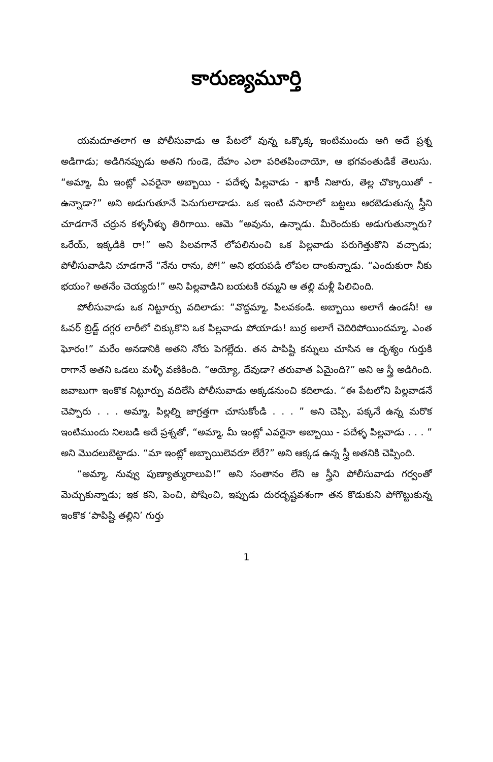కారుణ్యమూర్తి
యమదూతలాగ ఆ పోలీసువాడు ఆ పేటలో వున్న ఒక్కొక్క ఇంటిముందు ఆగి అదే ప్రశ్న అడిగాడు; అడిగినప్పుడు అతని గుండె, దేహం ఎలా పరితపించాయో, ఆ భగవంతుడికే తెలుసు. “అమ్మా, మీ ఇంట్లో ఎవరైనా అబ్బాయి - పదేళ్ళ పిల్లవాడు - ఖాకీ నిజారు, తెల్ల చొక్కాయితో - ఉన్నాడా?” అని అడుగుతూనే పెనుగులాడాడు. ఒక ఇంటి వసారాలో బట్టలు ఆరబెడుతున్న స్త్రీని చూడగానే చర్రున కళ్ళనీళ్ళు తిరిగాయి. ఆమె “అవును, ఉన్నాడు. మీరెందుకు అడుగుతున్నారు? ఒరేయ్, ఇక్కడికి రా!” అని పిలవగానే లోపలినుంచి ఒక పిల్లవాడు పరుగెత్తుకొని వచ్చాడు; పోలీసువాడిని చూడగానే “నేను రాను, పో!” అని భయపడి లోపల దాంకున్నాడు. “ఎందుకురా నీకు భయం? అతనేం చెయ్యరు!” అని పిల్లవాడిని బయటకి రమ్మని ఆ తల్లి మళ్లీ పిలిచింది.
పోలీసువాడు ఒక నిట్టూర్పు వదిలాడు: “వొద్దమ్మా, పిలవకండి. అబ్బాయి అలాగే ఉండనీ! ఆ ఓవర్ బ్రిడ్జ్ దగ్గర లారీలో చిక్కుకొని ఒక పిల్లవాడు పోయాడు! బుర్ర అలాగే చెదిరిపోయిందమ్మా, ఎంత ఘోరం!” మరేం అనడానికి అతని నోరు పెగల్లేదు. తన పాపిష్టి కన్నులు చూసిన ఆ దృశ్యం గుర్తుకి రాగానే అతని ఒడలు మళ్ళీ వణికింది. “అయ్యో, దేవుడా? తరువాత ఏమైంది?” అని ఆ స్త్రీ అడిగింది. జవాబుగా ఇంకొక నిట్టూర్పు వదిలేసి పోలీసువాడు అక్కడనుంచి కదిలాడు. “ఈ పేటలోని పిల్లవాడనే చెప్పారు . . . అమ్మా, పిల్లల్ని జాగ్రత్తగా చూసుకోండి . . . ” అని చెప్పి, పక్కనే ఉన్న మరొక ఇంటిముందు నిలబడి అదే ప్రశ్నతో, “అమ్మా, మీ ఇంట్లో ఎవరైనా అబ్బాయి - పదేళ్ళ పిల్లవాడు . . . ” అని మొదలుబెట్టాడు. “మా ఇంట్లో అబ్బాయిలెవరూ లేరే?” అని ఆక్కడ ఉన్న స్త్రీ అతనికి చెప్పింది.
“అమ్మా, నువ్వు పుణ్యాత్మురాలువి!” అని సంతానం లేని ఆ స్త్రీని పోలీసువాడు గర్వంతో మెచ్చుకున్నాడు; ఇక కని, పెంచి, పోషించి, ఇప్పుడు దురదృష్టవశంగా తన కొడుకుని పోగొట్టుకున్న ఇంకొక ‘పాపిష్టి తల్లిని’ గుర్తు
1